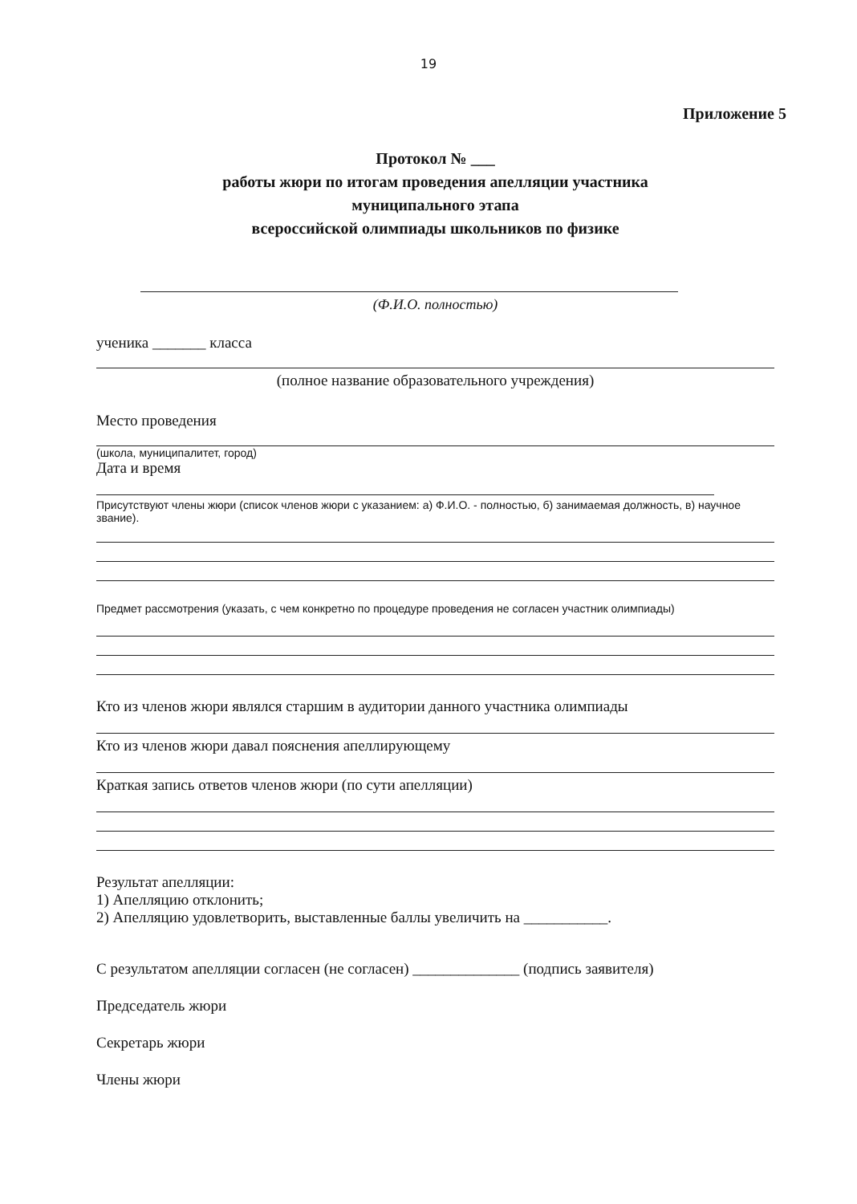19
Приложение 5
Протокол № ___
работы жюри по итогам проведения апелляции участника
муниципального этапа
всероссийской олимпиады школьников по физике
(Ф.И.О. полностью)
ученика _______ класса
(полное название образовательного учреждения)
Место проведения
(школа, муниципалитет, город)
Дата и время
Присутствуют члены жюри (список членов жюри с указанием: а) Ф.И.О. - полностью, б) занимаемая должность, в) научное звание).
Предмет рассмотрения (указать, с чем конкретно по процедуре проведения не согласен участник олимпиады)
Кто из членов жюри являлся старшим в аудитории данного участника олимпиады
Кто из членов жюри давал пояснения апеллирующему
Краткая запись ответов членов жюри (по сути апелляции)
Результат апелляции:
1) Апелляцию отклонить;
2) Апелляцию удовлетворить, выставленные баллы увеличить на ___________.
С результатом апелляции согласен (не согласен) ______________ (подпись заявителя)
Председатель жюри
Секретарь жюри
Члены жюри